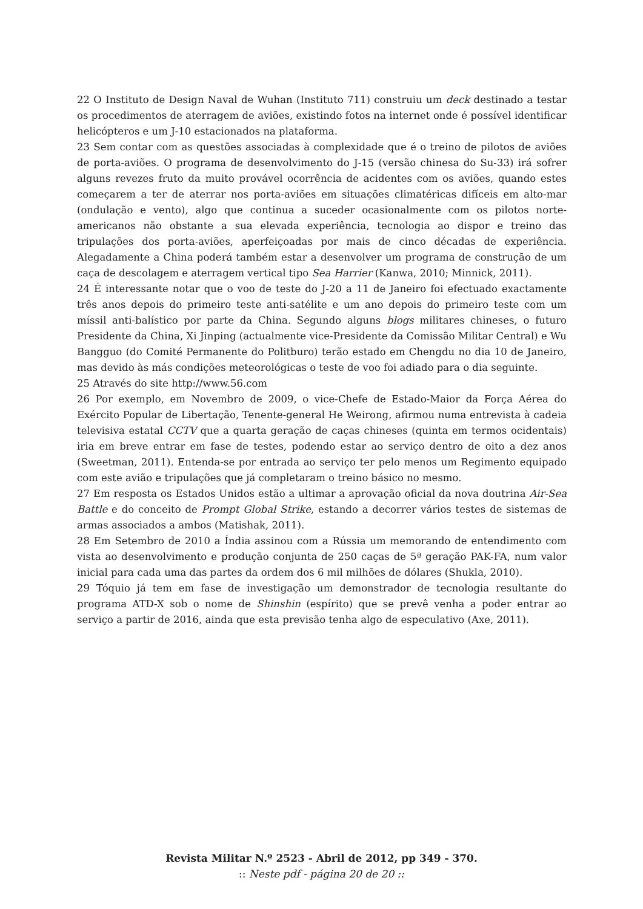22 O Instituto de Design Naval de Wuhan (Instituto 711) construiu um deck destinado a testar os procedimentos de aterragem de aviões, existindo fotos na internet onde é possível identificar helicópteros e um J-10 estacionados na plataforma.
23 Sem contar com as questões associadas à complexidade que é o treino de pilotos de aviões de porta-aviões. O programa de desenvolvimento do J-15 (versão chinesa do Su-33) irá sofrer alguns revezes fruto da muito provável ocorrência de acidentes com os aviões, quando estes começarem a ter de aterrar nos porta-aviões em situações climatéricas difíceis em alto-mar (ondulação e vento), algo que continua a suceder ocasionalmente com os pilotos norte-americanos não obstante a sua elevada experiência, tecnologia ao dispor e treino das tripulações dos porta-aviões, aperfeiçoadas por mais de cinco décadas de experiência. Alegadamente a China poderá também estar a desenvolver um programa de construção de um caça de descolagem e aterragem vertical tipo Sea Harrier (Kanwa, 2010; Minnick, 2011).
24 É interessante notar que o voo de teste do J-20 a 11 de Janeiro foi efectuado exactamente três anos depois do primeiro teste anti-satélite e um ano depois do primeiro teste com um míssil anti-balístico por parte da China. Segundo alguns blogs militares chineses, o futuro Presidente da China, Xi Jinping (actualmente vice-Presidente da Comissão Militar Central) e Wu Bangguo (do Comité Permanente do Politburo) terão estado em Chengdu no dia 10 de Janeiro, mas devido às más condições meteorológicas o teste de voo foi adiado para o dia seguinte.
25 Através do site http://www.56.com
26 Por exemplo, em Novembro de 2009, o vice-Chefe de Estado-Maior da Força Aérea do Exército Popular de Libertação, Tenente-general He Weirong, afirmou numa entrevista à cadeia televisiva estatal CCTV que a quarta geração de caças chineses (quinta em termos ocidentais) iria em breve entrar em fase de testes, podendo estar ao serviço dentro de oito a dez anos (Sweetman, 2011). Entenda-se por entrada ao serviço ter pelo menos um Regimento equipado com este avião e tripulações que já completaram o treino básico no mesmo.
27 Em resposta os Estados Unidos estão a ultimar a aprovação oficial da nova doutrina Air-Sea Battle e do conceito de Prompt Global Strike, estando a decorrer vários testes de sistemas de armas associados a ambos (Matishak, 2011).
28 Em Setembro de 2010 a Índia assinou com a Rússia um memorando de entendimento com vista ao desenvolvimento e produção conjunta de 250 caças de 5ª geração PAK-FA, num valor inicial para cada uma das partes da ordem dos 6 mil milhões de dólares (Shukla, 2010).
29 Tóquio já tem em fase de investigação um demonstrador de tecnologia resultante do programa ATD-X sob o nome de Shinshin (espírito) que se prevê venha a poder entrar ao serviço a partir de 2016, ainda que esta previsão tenha algo de especulativo (Axe, 2011).
Revista Militar N.º 2523 - Abril de 2012, pp 349 - 370.
:: Neste pdf - página 20 de 20 ::